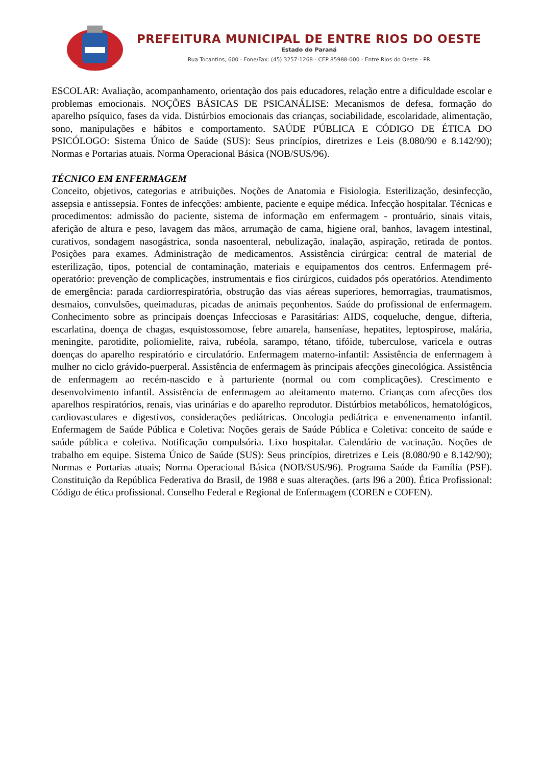PREFEITURA MUNICIPAL DE ENTRE RIOS DO OESTE
Estado do Paraná
Rua Tocantins, 600 - Fone/Fax: (45) 3257-1268 - CEP 85988-000 - Entre Rios do Oeste - PR
ESCOLAR: Avaliação, acompanhamento, orientação dos pais educadores, relação entre a dificuldade escolar e problemas emocionais. NOÇÕES BÁSICAS DE PSICANÁLISE: Mecanismos de defesa, formação do aparelho psíquico, fases da vida. Distúrbios emocionais das crianças, sociabilidade, escolaridade, alimentação, sono, manipulações e hábitos e comportamento. SAÚDE PÚBLICA E CÓDIGO DE ÉTICA DO PSICÓLOGO: Sistema Único de Saúde (SUS): Seus princípios, diretrizes e Leis (8.080/90 e 8.142/90); Normas e Portarias atuais. Norma Operacional Básica (NOB/SUS/96).
TÉCNICO EM ENFERMAGEM
Conceito, objetivos, categorias e atribuições. Noções de Anatomia e Fisiologia. Esterilização, desinfecção, assepsia e antissepsia. Fontes de infecções: ambiente, paciente e equipe médica. Infecção hospitalar. Técnicas e procedimentos: admissão do paciente, sistema de informação em enfermagem - prontuário, sinais vitais, aferição de altura e peso, lavagem das mãos, arrumação de cama, higiene oral, banhos, lavagem intestinal, curativos, sondagem nasogástrica, sonda nasoenteral, nebulização, inalação, aspiração, retirada de pontos. Posições para exames. Administração de medicamentos. Assistência cirúrgica: central de material de esterilização, tipos, potencial de contaminação, materiais e equipamentos dos centros. Enfermagem pré-operatório: prevenção de complicações, instrumentais e fios cirúrgicos, cuidados pós operatórios. Atendimento de emergência: parada cardiorrespiratória, obstrução das vias aéreas superiores, hemorragias, traumatismos, desmaios, convulsões, queimaduras, picadas de animais peçonhentos. Saúde do profissional de enfermagem. Conhecimento sobre as principais doenças Infecciosas e Parasitárias: AIDS, coqueluche, dengue, difteria, escarlatina, doença de chagas, esquistossomose, febre amarela, hanseníase, hepatites, leptospirose, malária, meningite, parotidite, poliomielite, raiva, rubéola, sarampo, tétano, tifóide, tuberculose, varicela e outras doenças do aparelho respiratório e circulatório. Enfermagem materno-infantil: Assistência de enfermagem à mulher no ciclo grávido-puerperal. Assistência de enfermagem às principais afecções ginecológica. Assistência de enfermagem ao recém-nascido e à parturiente (normal ou com complicações). Crescimento e desenvolvimento infantil. Assistência de enfermagem ao aleitamento materno. Crianças com afecções dos aparelhos respiratórios, renais, vias urinárias e do aparelho reprodutor. Distúrbios metabólicos, hematológicos, cardiovasculares e digestivos, considerações pediátricas. Oncologia pediátrica e envenenamento infantil. Enfermagem de Saúde Pública e Coletiva: Noções gerais de Saúde Pública e Coletiva: conceito de saúde e saúde pública e coletiva. Notificação compulsória. Lixo hospitalar. Calendário de vacinação. Noções de trabalho em equipe. Sistema Único de Saúde (SUS): Seus princípios, diretrizes e Leis (8.080/90 e 8.142/90); Normas e Portarias atuais; Norma Operacional Básica (NOB/SUS/96). Programa Saúde da Família (PSF). Constituição da República Federativa do Brasil, de 1988 e suas alterações. (arts l96 a 200). Ética Profissional: Código de ética profissional. Conselho Federal e Regional de Enfermagem (COREN e COFEN).